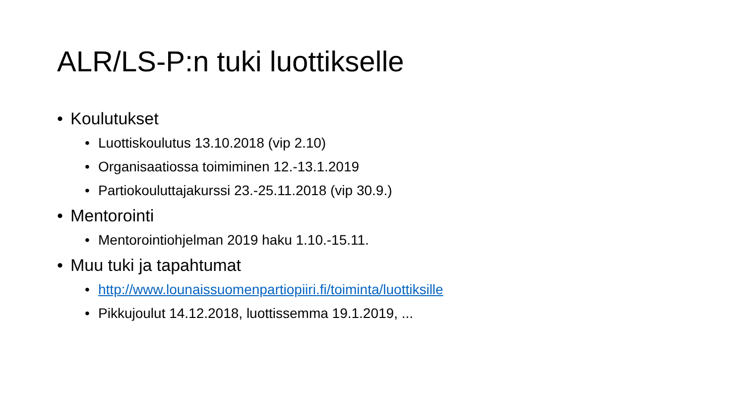ALR/LS-P:n tuki luottikselle
• Koulutukset
• Luottiskoulutus 13.10.2018 (vip 2.10)
• Organisaatiossa toimiminen 12.-13.1.2019
• Partiokouluttajakurssi 23.-25.11.2018 (vip 30.9.)
• Mentorointi
• Mentorointiohjelman 2019 haku 1.10.-15.11.
• Muu tuki ja tapahtumat
• http://www.lounaissuomenpartiopiiri.fi/toiminta/luottiksille
• Pikkujoulut 14.12.2018, luottissemma 19.1.2019, ...